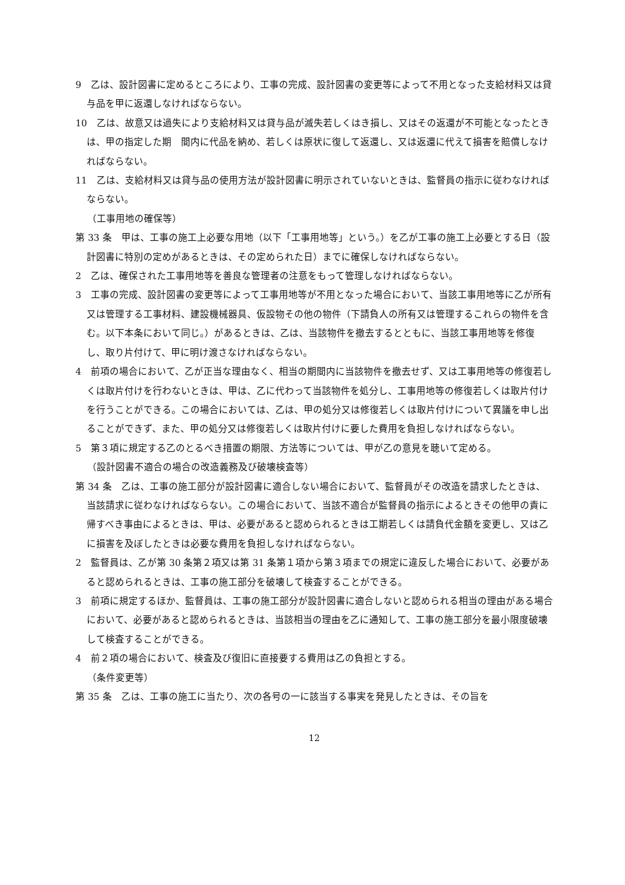9　乙は、設計図書に定めるところにより、工事の完成、設計図書の変更等によって不用となった支給材料又は貸与品を甲に返還しなければならない。
10　乙は、故意又は過失により支給材料又は貸与品が滅失若しくはき損し、又はその返還が不可能となったときは、甲の指定した期　間内に代品を納め、若しくは原状に復して返還し、又は返還に代えて損害を賠償しなければならない。
11　乙は、支給材料又は貸与品の使用方法が設計図書に明示されていないときは、監督員の指示に従わなければならない。
（工事用地の確保等）
第 33 条　甲は、工事の施工上必要な用地（以下「工事用地等」という。）を乙が工事の施工上必要とする日（設計図書に特別の定めがあるときは、その定められた日）までに確保しなければならない。
2　乙は、確保された工事用地等を善良な管理者の注意をもって管理しなければならない。
3　工事の完成、設計図書の変更等によって工事用地等が不用となった場合において、当該工事用地等に乙が所有又は管理する工事材料、建設機械器具、仮設物その他の物件（下請負人の所有又は管理するこれらの物件を含む。以下本条において同じ。）があるときは、乙は、当該物件を撤去するとともに、当該工事用地等を修復し、取り片付けて、甲に明け渡さなければならない。
4　前項の場合において、乙が正当な理由なく、相当の期間内に当該物件を撤去せず、又は工事用地等の修復若しくは取片付けを行わないときは、甲は、乙に代わって当該物件を処分し、工事用地等の修復若しくは取片付けを行うことができる。この場合においては、乙は、甲の処分又は修復若しくは取片付けについて異議を申し出ることができず、また、甲の処分又は修復若しくは取片付けに要した費用を負担しなければならない。
5　第３項に規定する乙のとるべき措置の期限、方法等については、甲が乙の意見を聴いて定める。
（設計図書不適合の場合の改造義務及び破壊検査等）
第 34 条　乙は、工事の施工部分が設計図書に適合しない場合において、監督員がその改造を請求したときは、当該請求に従わなければならない。この場合において、当該不適合が監督員の指示によるときその他甲の責に帰すべき事由によるときは、甲は、必要があると認められるときは工期若しくは請負代金額を変更し、又は乙に損害を及ぼしたときは必要な費用を負担しなければならない。
2　監督員は、乙が第 30 条第２項又は第 31 条第１項から第３項までの規定に違反した場合において、必要があると認められるときは、工事の施工部分を破壊して検査することができる。
3　前項に規定するほか、監督員は、工事の施工部分が設計図書に適合しないと認められる相当の理由がある場合において、必要があると認められるときは、当該相当の理由を乙に通知して、工事の施工部分を最小限度破壊して検査することができる。
4　前２項の場合において、検査及び復旧に直接要する費用は乙の負担とする。
（条件変更等）
第 35 条　乙は、工事の施工に当たり、次の各号の一に該当する事実を発見したときは、その旨を
12